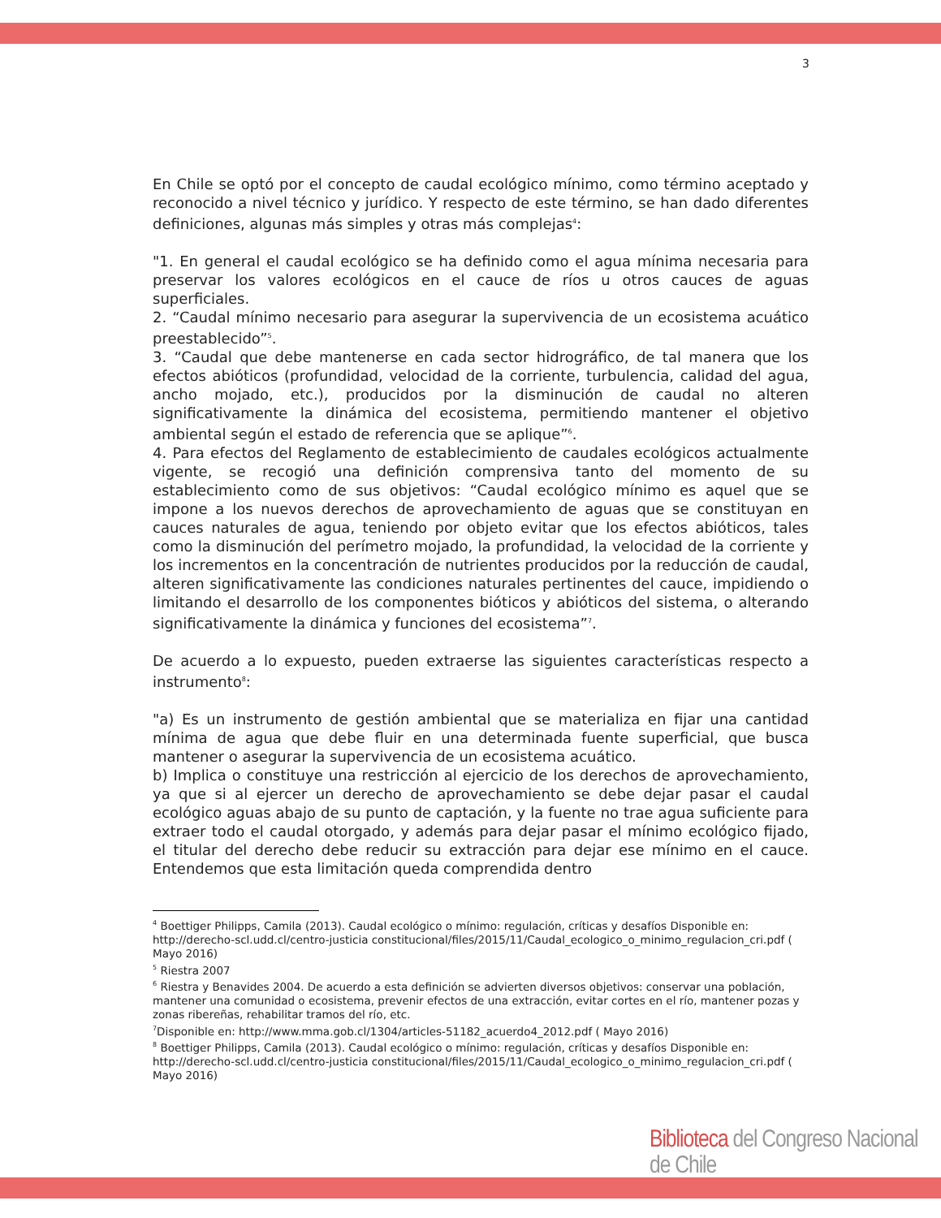3
En Chile se optó por el concepto de caudal ecológico mínimo, como término aceptado y reconocido a nivel técnico y jurídico. Y respecto de este término, se han dado diferentes definiciones, algunas más simples y otras más complejas<sup>4</sup>:
"1. En general el caudal ecológico se ha definido como el agua mínima necesaria para preservar los valores ecológicos en el cauce de ríos u otros cauces de aguas superficiales.
2. “Caudal mínimo necesario para asegurar la supervivencia de un ecosistema acuático preestablecido”<sup>5</sup>.
3. “Caudal que debe mantenerse en cada sector hidrográfico, de tal manera que los efectos abióticos (profundidad, velocidad de la corriente, turbulencia, calidad del agua, ancho mojado, etc.), producidos por la disminución de caudal no alteren significativamente la dinámica del ecosistema, permitiendo mantener el objetivo ambiental según el estado de referencia que se aplique”<sup>6</sup>.
4. Para efectos del Reglamento de establecimiento de caudales ecológicos actualmente vigente, se recogió una definición comprensiva tanto del momento de su establecimiento como de sus objetivos: “Caudal ecológico mínimo es aquel que se impone a los nuevos derechos de aprovechamiento de aguas que se constituyan en cauces naturales de agua, teniendo por objeto evitar que los efectos abióticos, tales como la disminución del perímetro mojado, la profundidad, la velocidad de la corriente y los incrementos en la concentración de nutrientes producidos por la reducción de caudal, alteren significativamente las condiciones naturales pertinentes del cauce, impidiendo o limitando el desarrollo de los componentes bióticos y abióticos del sistema, o alterando significativamente la dinámica y funciones del ecosistema”<sup>7</sup>.
De acuerdo a lo expuesto, pueden extraerse las siguientes características respecto a instrumento<sup>8</sup>:
"a) Es un instrumento de gestión ambiental que se materializa en fijar una cantidad mínima de agua que debe fluir en una determinada fuente superficial, que busca mantener o asegurar la supervivencia de un ecosistema acuático.
b) Implica o constituye una restricción al ejercicio de los derechos de aprovechamiento, ya que si al ejercer un derecho de aprovechamiento se debe dejar pasar el caudal ecológico aguas abajo de su punto de captación, y la fuente no trae agua suficiente para extraer todo el caudal otorgado, y además para dejar pasar el mínimo ecológico fijado, el titular del derecho debe reducir su extracción para dejar ese mínimo en el cauce. Entendemos que esta limitación queda comprendida dentro
<sup>4</sup> Boettiger Philipps, Camila (2013). Caudal ecológico o mínimo: regulación, críticas y desafíos Disponible en: http://derecho-scl.udd.cl/centro-justicia constitucional/files/2015/11/Caudal_ecologico_o_minimo_regulacion_cri.pdf ( Mayo 2016)
<sup>5</sup> Riestra 2007
<sup>6</sup> Riestra y Benavides 2004. De acuerdo a esta definición se advierten diversos objetivos: conservar una población, mantener una comunidad o ecosistema, prevenir efectos de una extracción, evitar cortes en el río, mantener pozas y zonas ribereñas, rehabilitar tramos del río, etc.
<sup>7</sup> Disponible en: http://www.mma.gob.cl/1304/articles-51182_acuerdo4_2012.pdf ( Mayo 2016)
<sup>8</sup> Boettiger Philipps, Camila (2013). Caudal ecológico o mínimo: regulación, críticas y desafíos Disponible en: http://derecho-scl.udd.cl/centro-justicia constitucional/files/2015/11/Caudal_ecologico_o_minimo_regulacion_cri.pdf ( Mayo 2016)
Biblioteca del Congreso Nacional de Chile